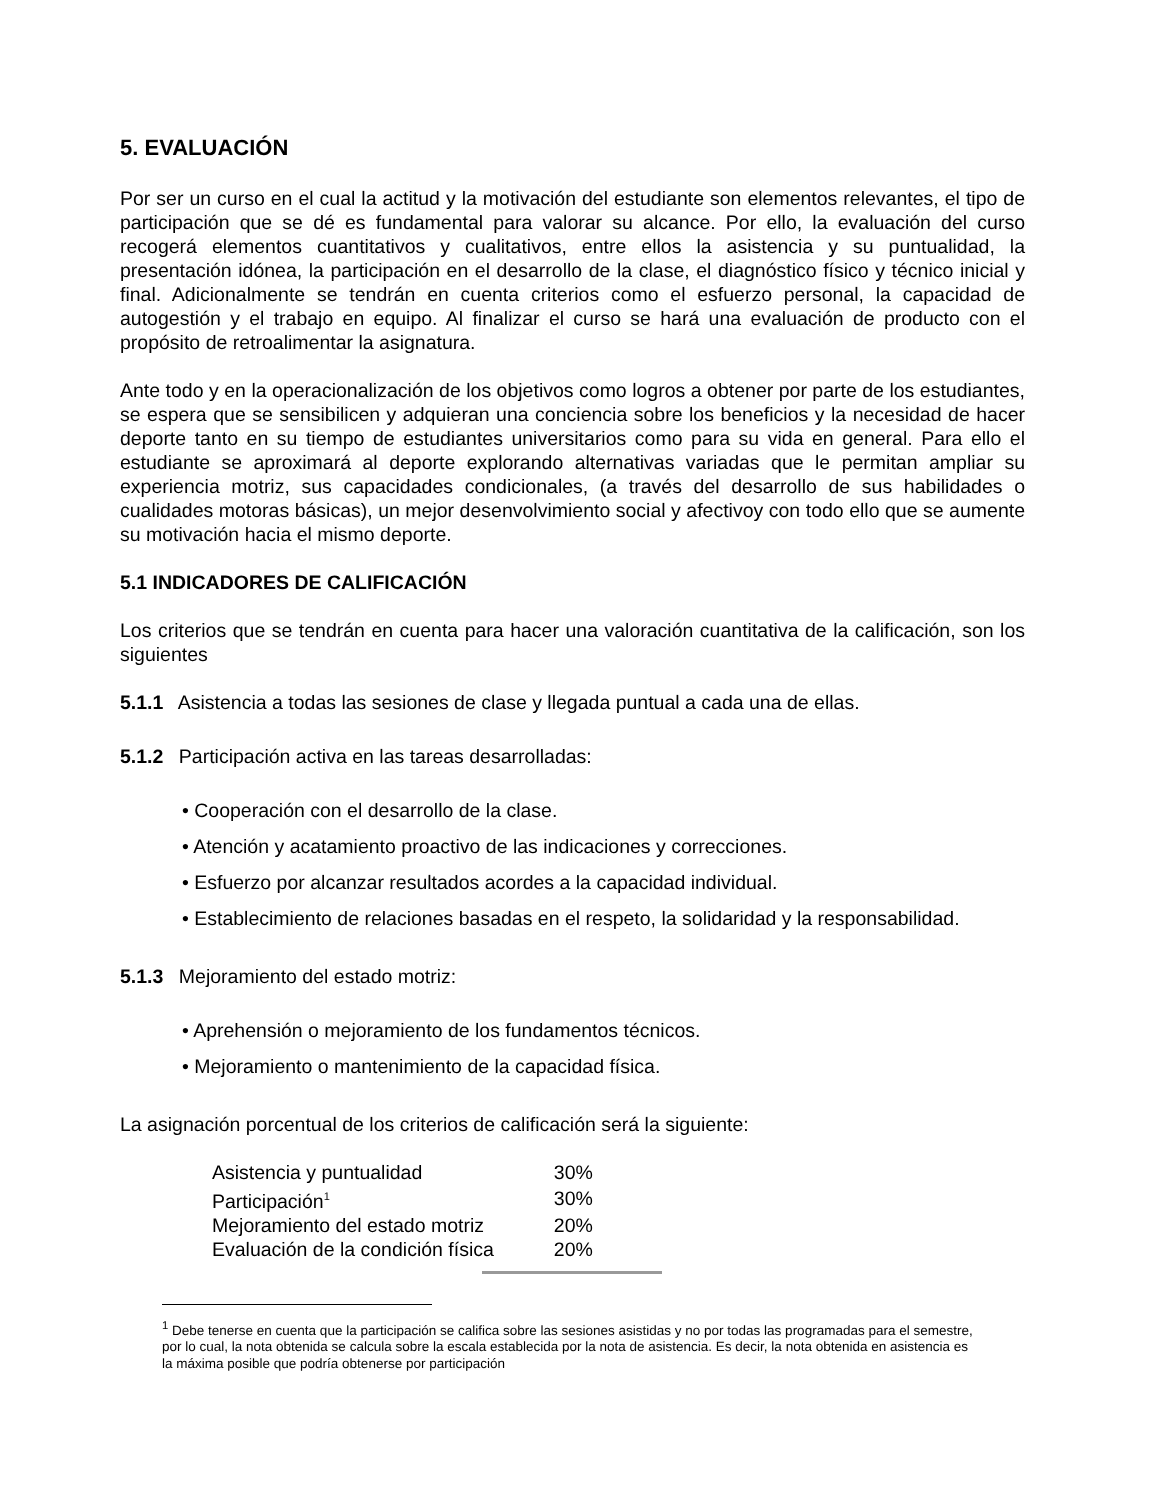5. EVALUACIÓN
Por ser un curso en el cual la actitud y la motivación del estudiante son elementos relevantes, el tipo de participación que se dé es fundamental para valorar su alcance. Por ello, la evaluación del curso recogerá elementos cuantitativos y cualitativos, entre ellos la asistencia y su puntualidad, la presentación idónea, la participación en el desarrollo de la clase, el diagnóstico físico y técnico inicial y final. Adicionalmente se tendrán en cuenta criterios como el esfuerzo personal, la capacidad de autogestión y el trabajo en equipo. Al finalizar el curso se hará una evaluación de producto con el propósito de retroalimentar la asignatura.
Ante todo y en la operacionalización de los objetivos como logros a obtener por parte de los estudiantes, se espera que se sensibilicen y adquieran una conciencia sobre los beneficios y la necesidad de hacer deporte tanto en su tiempo de estudiantes universitarios como para su vida en general. Para ello el estudiante se aproximará al deporte explorando alternativas variadas que le permitan ampliar su experiencia motriz, sus capacidades condicionales, (a través del desarrollo de sus habilidades o cualidades motoras básicas), un mejor desenvolvimiento social y afectivoy con todo ello que se aumente su motivación hacia el mismo deporte.
5.1 INDICADORES DE CALIFICACIÓN
Los criterios que se tendrán en cuenta para hacer una valoración cuantitativa de la calificación, son los siguientes
5.1.1 Asistencia a todas las sesiones de clase y llegada puntual a cada una de ellas.
5.1.2 Participación activa en las tareas desarrolladas:
• Cooperación con el desarrollo de la clase.
• Atención y acatamiento proactivo de las indicaciones y correcciones.
• Esfuerzo por alcanzar resultados acordes a la capacidad individual.
• Establecimiento de relaciones basadas en el respeto, la solidaridad y la responsabilidad.
5.1.3 Mejoramiento del estado motriz:
• Aprehensión o mejoramiento de los fundamentos técnicos.
• Mejoramiento o mantenimiento de la capacidad física.
La asignación porcentual de los criterios de calificación será la siguiente:
| Asistencia y puntualidad | 30% |
| Participación<sup>1</sup> | 30% |
| Mejoramiento del estado motriz | 20% |
| Evaluación de la condición física | 20% |
<sup>1</sup> Debe tenerse en cuenta que la participación se califica sobre las sesiones asistidas y no por todas las programadas para el semestre, por lo cual, la nota obtenida se calcula sobre la escala establecida por la nota de asistencia. Es decir, la nota obtenida en asistencia es la máxima posible que podría obtenerse por participación